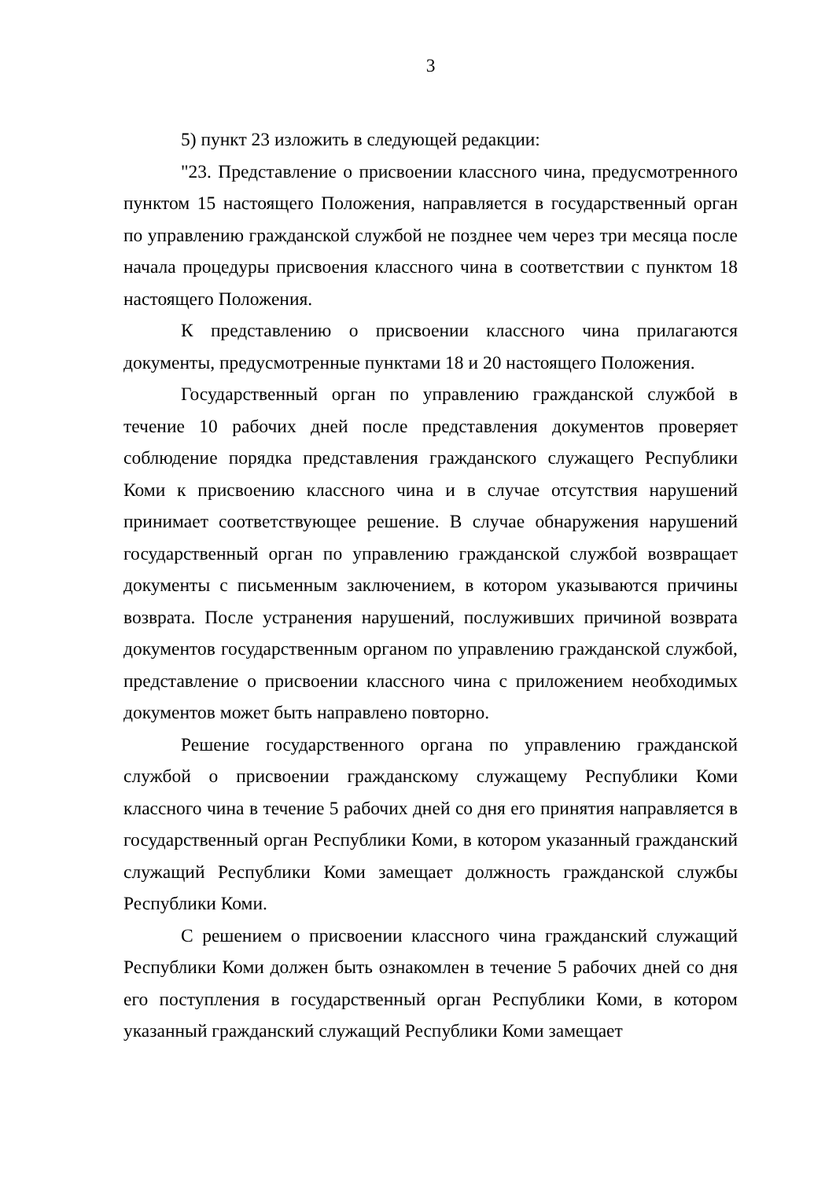3
5) пункт 23 изложить в следующей редакции:
"23. Представление о присвоении классного чина, предусмотренного пунктом 15 настоящего Положения, направляется в государственный орган по управлению гражданской службой не позднее чем через три месяца после начала процедуры присвоения классного чина в соответствии с пунктом 18 настоящего Положения.
К представлению о присвоении классного чина прилагаются документы, предусмотренные пунктами 18 и 20 настоящего Положения.
Государственный орган по управлению гражданской службой в течение 10 рабочих дней после представления документов проверяет соблюдение порядка представления гражданского служащего Республики Коми к присвоению классного чина и в случае отсутствия нарушений принимает соответствующее решение. В случае обнаружения нарушений государственный орган по управлению гражданской службой возвращает документы с письменным заключением, в котором указываются причины возврата. После устранения нарушений, послуживших причиной возврата документов государственным органом по управлению гражданской службой, представление о присвоении классного чина с приложением необходимых документов может быть направлено повторно.
Решение государственного органа по управлению гражданской службой о присвоении гражданскому служащему Республики Коми классного чина в течение 5 рабочих дней со дня его принятия направляется в государственный орган Республики Коми, в котором указанный гражданский служащий Республики Коми замещает должность гражданской службы Республики Коми.
С решением о присвоении классного чина гражданский служащий Республики Коми должен быть ознакомлен в течение 5 рабочих дней со дня его поступления в государственный орган Республики Коми, в котором указанный гражданский служащий Республики Коми замещает